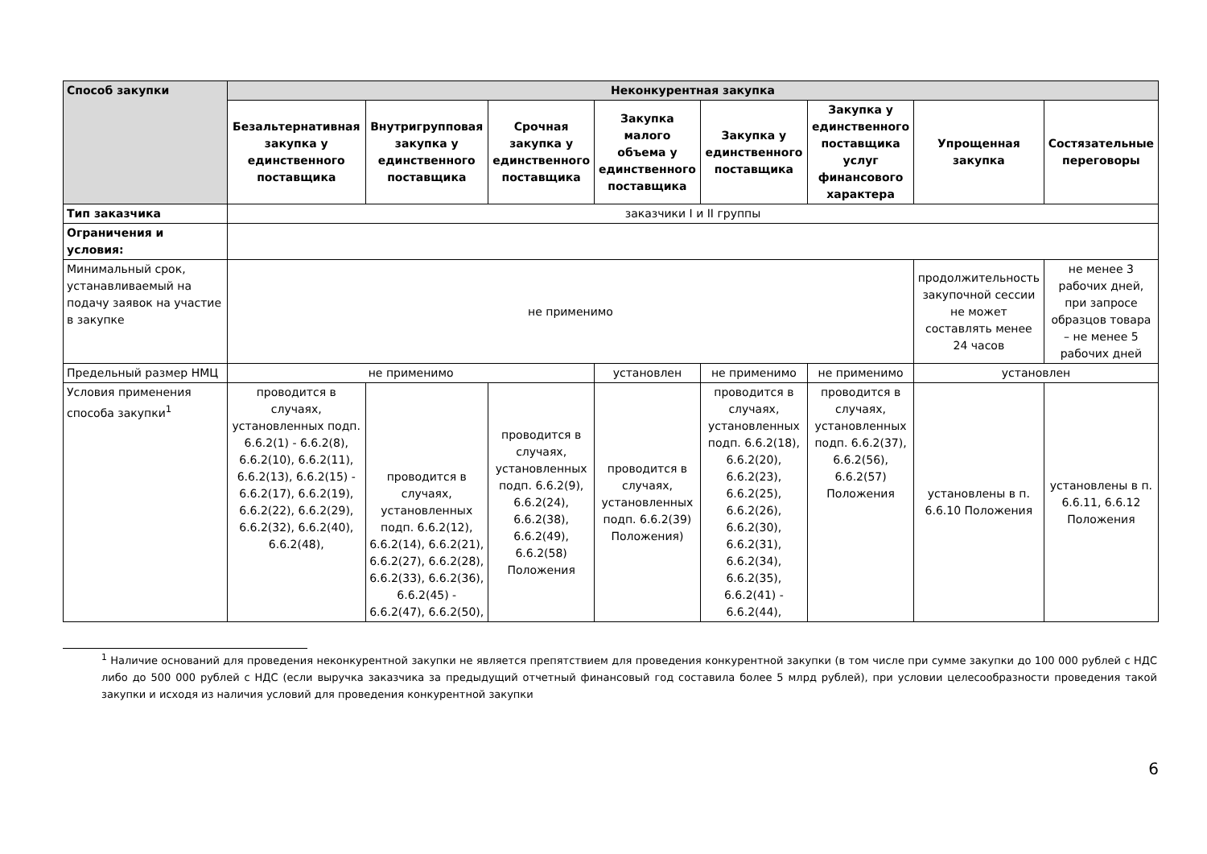| Способ закупки | Неконкурентная закупка | | | | | | | |
| --- | --- | --- | --- | --- | --- | --- | --- | --- |
| | Безальтернативная закупка у единственного поставщика | Внутригрупповая закупка у единственного поставщика | Срочная закупка у единственного поставщика | Закупка малого объема у единственного поставщика | Закупка у единственного поставщика | Закупка у единственного поставщика услуг финансового характера | Упрощенная закупка | Состязательные переговоры |
| Тип заказчика | заказчики I и II группы | | | | | | | |
| Ограничения и условия: | | | | | | | | |
| Минимальный срок, устанавливаемый на подачу заявок на участие в закупке | не применимо | | | | | | продолжительность закупочной сессии не может составлять менее 24 часов | не менее 3 рабочих дней, при запросе образцов товара – не менее 5 рабочих дней |
| Предельный размер НМЦ | не применимо | | | установлен | не применимо | не применимо | установлен | |
| Условия применения способа закупки<sup>1</sup> | проводится в случаях, установленных подп. 6.6.2(1) - 6.6.2(8), 6.6.2(10), 6.6.2(11), 6.6.2(13), 6.6.2(15) - 6.6.2(17), 6.6.2(19), 6.6.2(22), 6.6.2(29), 6.6.2(32), 6.6.2(40), 6.6.2(48), | проводится в случаях, установленных подп. 6.6.2(12), 6.6.2(14), 6.6.2(21), 6.6.2(27), 6.6.2(28), 6.6.2(33), 6.6.2(36), 6.6.2(45) - 6.6.2(47), 6.6.2(50), | проводится в случаях, установленных подп. 6.6.2(9), 6.6.2(24), 6.6.2(38), 6.6.2(49), 6.6.2(58) Положения | проводится в случаях, установленных подп. 6.6.2(39) Положения) | проводится в случаях, установленных подп. 6.6.2(18), 6.6.2(20), 6.6.2(23), 6.6.2(25), 6.6.2(26), 6.6.2(30), 6.6.2(31), 6.6.2(34), 6.6.2(35), 6.6.2(41) - 6.6.2(44), | проводится в случаях, установленных подп. 6.6.2(37), 6.6.2(56), 6.6.2(57) Положения | установлены в п. 6.6.10 Положения | установлены в п. 6.6.11, 6.6.12 Положения |
<sup>1</sup> Наличие оснований для проведения неконкурентной закупки не является препятствием для проведения конкурентной закупки (в том числе при сумме закупки до 100 000 рублей с НДС либо до 500 000 рублей с НДС (если выручка заказчика за предыдущий отчетный финансовый год составила более 5 млрд рублей), при условии целесообразности проведения такой закупки и исходя из наличия условий для проведения конкурентной закупки
6